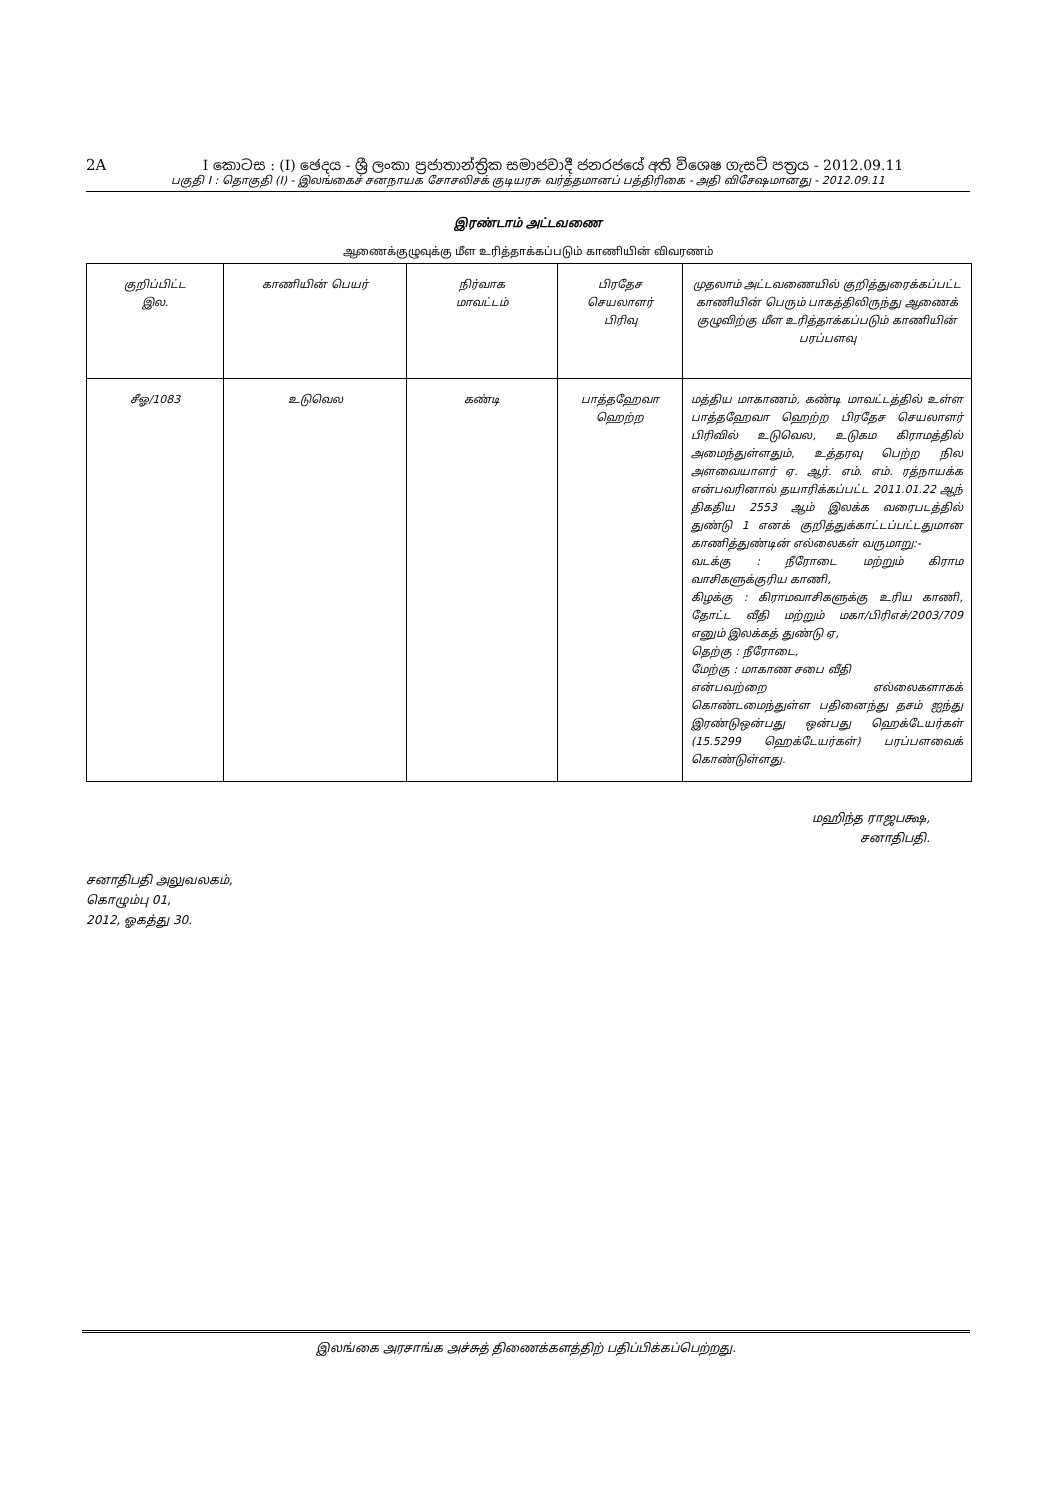2A I කොටස : (I) ඡෙදය - ශ්‍රී ලංකා ප්‍රජාතාන්ත්‍රික සමාජවාදී ජනරජයේ අති විශෙෂ ගැසට් පත්‍රය - 2012.09.11
பகுதி I : தொகுதி (I) - இலங்கைச் சனநாயக சோசலிசக் குடியரசு வர்த்தமானப் பத்திரிகை - அதி விசேஷமானது - 2012.09.11
இரண்டாம் அட்டவணை
ஆணைக்குழுவுக்கு மீள உரித்தாக்கப்படும் காணியின் விவரணம்
| குறிப்பிட்ட இல. | காணியின் பெயர் | நிர்வாக மாவட்டம் | பிரதேச செயலாளர் பிரிவு | முதலாம் அட்டவணையில் குறித்துரைக்கப்பட்ட காணியின் பெரும் பாகத்திலிருந்து ஆணைக் குழுவிற்கு மீள உரித்தாக்கப்படும் காணியின் பரப்பளவு |
| --- | --- | --- | --- | --- |
| சீஓ/1083 | உடுவெல | கண்டி | பாத்தஹேவா ஹெற்ற | மத்திய மாகாணம், கண்டி மாவட்டத்தில் உள்ள பாத்தஹேவா ஹெற்ற பிரதேச செயலாளர் பிரிவில் உடுவெல, உடுகம கிராமத்தில் அமைந்துள்ளதும், உத்தரவு பெற்ற நில அளவையாளர் ஏ. ஆர். எம். எம். ரத்நாயக்க என்பவரினால் தயாரிக்கப்பட்ட 2011.01.22 ஆந் திகதிய 2553 ஆம் இலக்க வரைபடத்தில் துண்டு 1 எனக் குறித்துக்காட்டப்பட்டதுமான காணித்துண்டின் எல்லைகள் வருமாறு:- வடக்கு : நீரோடை மற்றும் கிராம வாசிகளுக்குரிய காணி, கிழக்கு : கிராமவாசிகளுக்கு உரிய காணி, தோட்ட வீதி மற்றும் மகா/பிரிஎச்/2003/709 எனும் இலக்கத் துண்டு ஏ, தெற்கு : நீரோடை, மேற்கு : மாகாண சபை வீதி என்பவற்றை எல்லைகளாகக் கொண்டமைந்துள்ள பதினைந்து தசம் ஐந்து இரண்டுஒன்பது ஒன்பது ஹெக்டேயர்கள் (15.5299 ஹெக்டேயர்கள்) பரப்பளவைக் கொண்டுள்ளது. |
மஹிந்த ராஜபக்ஷ,
சனாதிபதி.
சனாதிபதி அலுவலகம்,
கொழும்பு 01,
2012, ஓகத்து 30.
இலங்கை அரசாங்க அச்சுத் திணைக்களத்திற் பதிப்பிக்கப்பெற்றது.